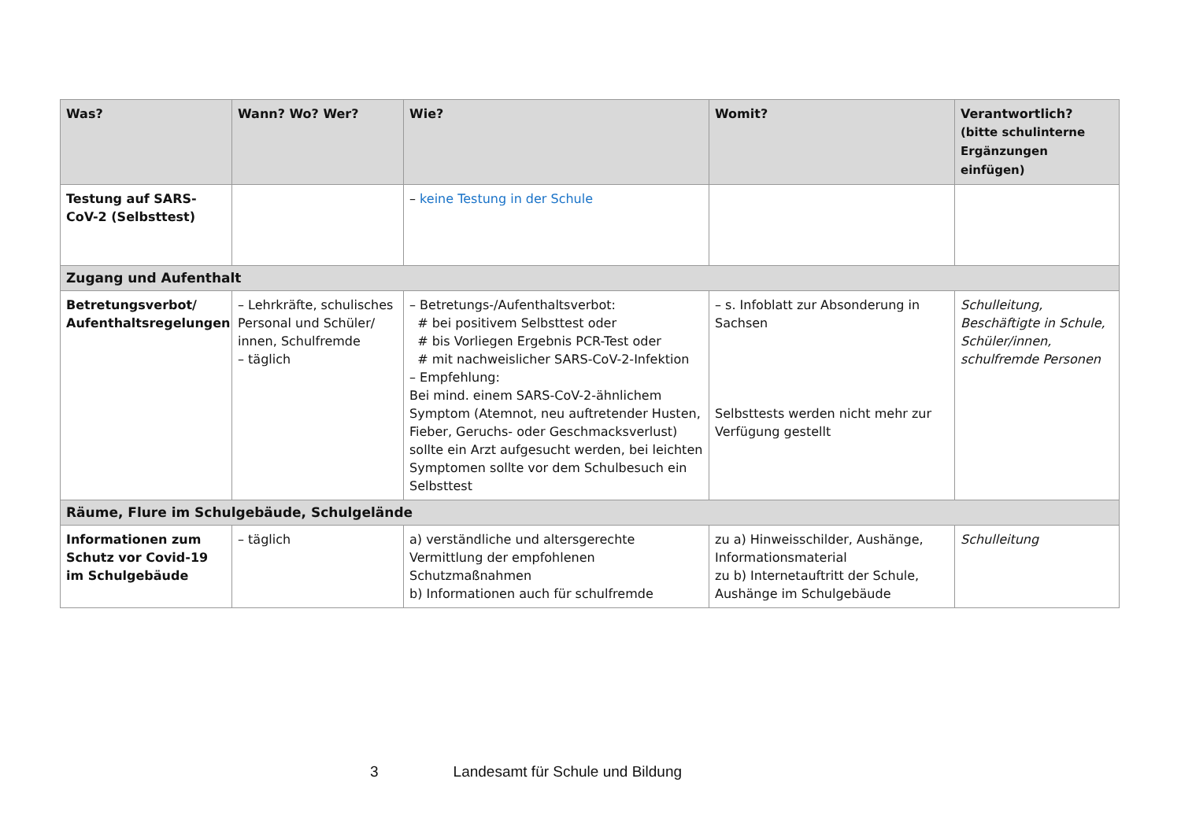| Was? | Wann? Wo? Wer? | Wie? | Womit? | Verantwortlich? (bitte schulinterne Ergänzungen einfügen) |
| --- | --- | --- | --- | --- |
| Testung auf SARS-CoV-2 (Selbsttest) | | – keine Testung in der Schule | | |
| Zugang und Aufenthalt | | | | |
| Betretungsverbot/ Aufenthaltsregelungen | – Lehrkräfte, schulisches Personal und Schüler/ innen, Schulfremde – täglich | – Betretungs-/Aufenthaltsverbot: # bei positivem Selbsttest oder # bis Vorliegen Ergebnis PCR-Test oder # mit nachweislicher SARS-CoV-2-Infektion – Empfehlung: Bei mind. einem SARS-CoV-2-ähnlichem Symptom (Atemnot, neu auftretender Husten, Fieber, Geruchs- oder Geschmacksverlust) sollte ein Arzt aufgesucht werden, bei leichten Symptomen sollte vor dem Schulbesuch ein Selbsttest | – s. Infoblatt zur Absonderung in Sachsen Selbsttests werden nicht mehr zur Verfügung gestellt | Schulleitung, Beschäftigte in Schule, Schüler/innen, schulfremde Personen |
| Räume, Flure im Schulgebäude, Schulgelände | | | | |
| Informationen zum Schutz vor Covid-19 im Schulgebäude | – täglich | a) verständliche und altersgerechte Vermittlung der empfohlenen Schutzmaßnahmen b) Informationen auch für schulfremde | zu a) Hinweisschilder, Aushänge, Informationsmaterial zu b) Internetauftritt der Schule, Aushänge im Schulgebäude | Schulleitung |
3 Landesamt für Schule und Bildung